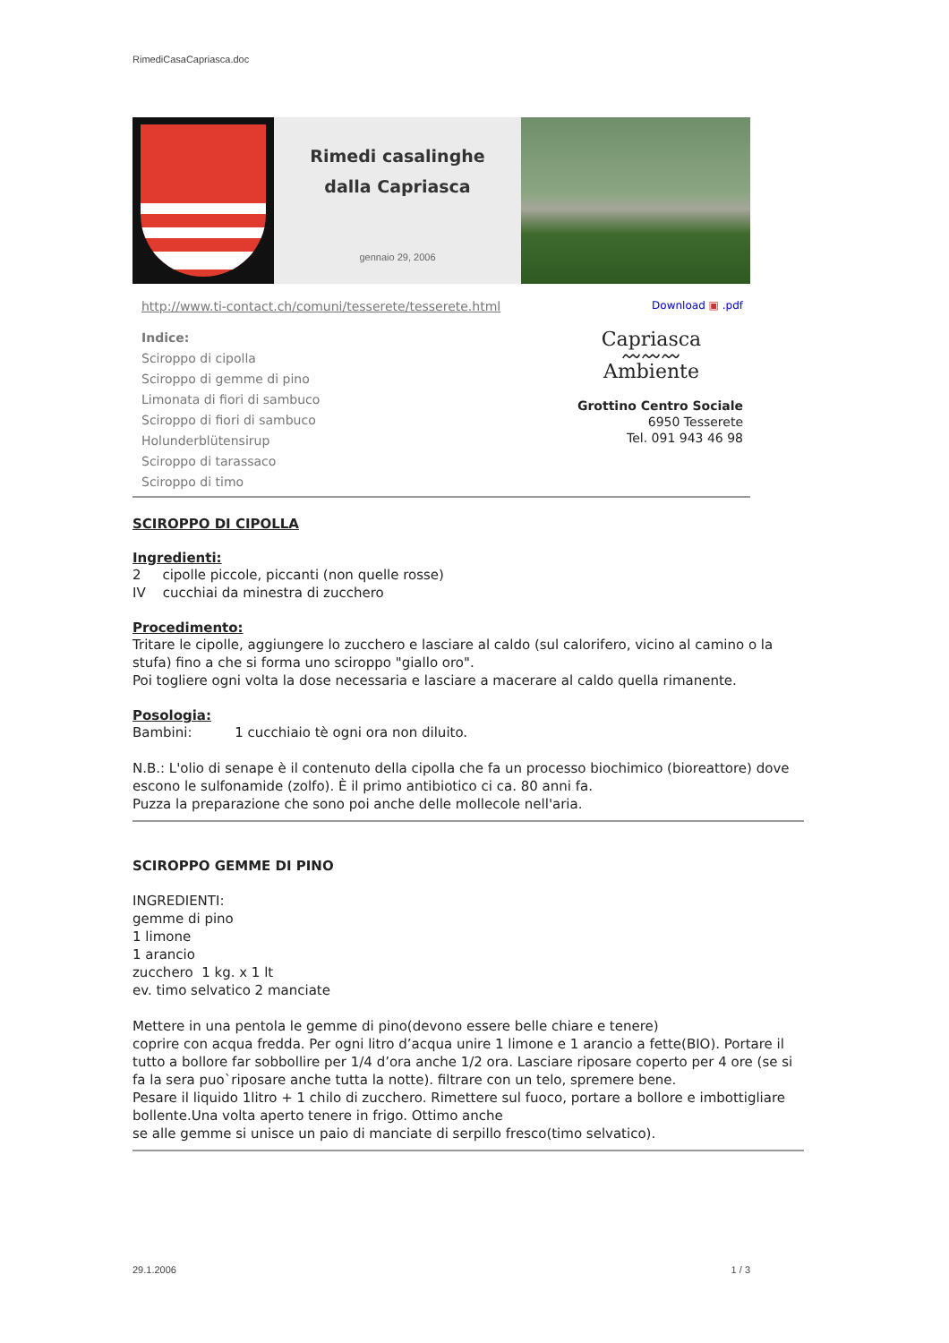RimediCasaCapriasca.doc
Rimedi casalinghe
dalla Capriasca
gennaio 29, 2006
http://www.ti-contact.ch/comuni/tesserete/tesserete.html
Indice:
Sciroppo di cipolla
Sciroppo di gemme di pino
Limonata di fiori di sambuco
Sciroppo di fiori di sambuco
Holunderblütensirup
Sciroppo di tarassaco
Sciroppo di timo
Download ▣ .pdf
Capriasca
〰〰〰
Ambiente
Grottino Centro Sociale
6950 Tesserete
Tel. 091 943 46 98
SCIROPPO DI CIPOLLA
Ingredienti:
2 cipolle piccole, piccanti (non quelle rosse)
IV cucchiai da minestra di zucchero
Procedimento:
Tritare le cipolle, aggiungere lo zucchero e lasciare al caldo (sul calorifero, vicino al camino o la stufa) fino a che si forma uno sciroppo "giallo oro".
Poi togliere ogni volta la dose necessaria e lasciare a macerare al caldo quella rimanente.
Posologia:
Bambini: 1 cucchiaio tè ogni ora non diluito.
N.B.: L'olio di senape è il contenuto della cipolla che fa un processo biochimico (bioreattore) dove escono le sulfonamide (zolfo). È il primo antibiotico ci ca. 80 anni fa.
Puzza la preparazione che sono poi anche delle mollecole nell'aria.
SCIROPPO GEMME DI PINO
INGREDIENTI:
gemme di pino
1 limone
1 arancio
zucchero 1 kg. x 1 lt
ev. timo selvatico 2 manciate
Mettere in una pentola le gemme di pino(devono essere belle chiare e tenere)
coprire con acqua fredda. Per ogni litro d’acqua unire 1 limone e 1 arancio a fette(BIO). Portare il tutto a bollore far sobbollire per 1/4 d’ora anche 1/2 ora. Lasciare riposare coperto per 4 ore (se si fa la sera puo`riposare anche tutta la notte). filtrare con un telo, spremere bene.
Pesare il liquido 1litro + 1 chilo di zucchero. Rimettere sul fuoco, portare a bollore e imbottigliare bollente.Una volta aperto tenere in frigo. Ottimo anche
se alle gemme si unisce un paio di manciate di serpillo fresco(timo selvatico).
29.1.2006 1 / 3